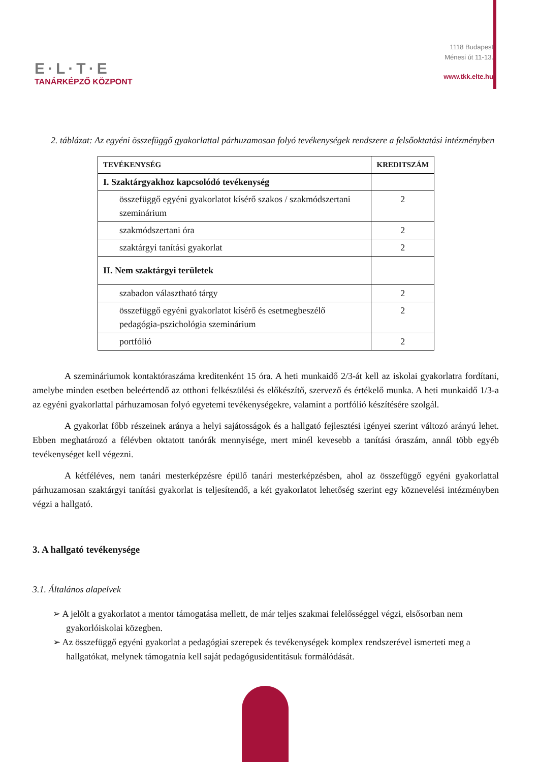E·L·T·E
TANÁRKÉPZŐ KÖZPONT
1118 Budapest
Ménesi út 11-13.
www.tkk.elte.hu
2. táblázat: Az egyéni összefüggő gyakorlattal párhuzamosan folyó tevékenységek rendszere a felsőoktatási intézményben
| TEVÉKENYSÉG | KREDITSZÁM |
| --- | --- |
| I. Szaktárgyakhoz kapcsolódó tevékenység | |
| összefüggő egyéni gyakorlatot kísérő szakos / szakmódszertani szeminárium | 2 |
| szakmódszertani óra | 2 |
| szaktárgyi tanítási gyakorlat | 2 |
| II. Nem szaktárgyi területek | |
| szabadon választható tárgy | 2 |
| összefüggő egyéni gyakorlatot kísérő és esetmegbeszélő pedagógia-pszichológia szeminárium | 2 |
| portfólió | 2 |
A szemináriumok kontaktóraszáma kreditenként 15 óra. A heti munkaidő 2/3-át kell az iskolai gyakorlatra fordítani, amelybe minden esetben beleértendő az otthoni felkészülési és előkészítő, szervező és értékelő munka. A heti munkaidő 1/3-a az egyéni gyakorlattal párhuzamosan folyó egyetemi tevékenységekre, valamint a portfólió készítésére szolgál.
A gyakorlat főbb részeinek aránya a helyi sajátosságok és a hallgató fejlesztési igényei szerint változó arányú lehet. Ebben meghatározó a félévben oktatott tanórák mennyisége, mert minél kevesebb a tanítási óraszám, annál több egyéb tevékenységet kell végezni.
A kétféléves, nem tanári mesterképzésre épülő tanári mesterképzésben, ahol az összefüggő egyéni gyakorlattal párhuzamosan szaktárgyi tanítási gyakorlat is teljesítendő, a két gyakorlatot lehetőség szerint egy köznevelési intézményben végzi a hallgató.
3. A hallgató tevékenysége
3.1. Általános alapelvek
➢ A jelölt a gyakorlatot a mentor támogatása mellett, de már teljes szakmai felelősséggel végzi, elsősorban nem gyakorlóiskolai közegben.
➢ Az összefüggő egyéni gyakorlat a pedagógiai szerepek és tevékenységek komplex rendszerével ismerteti meg a hallgatókat, melynek támogatnia kell saját pedagógusidentitásuk formálódását.